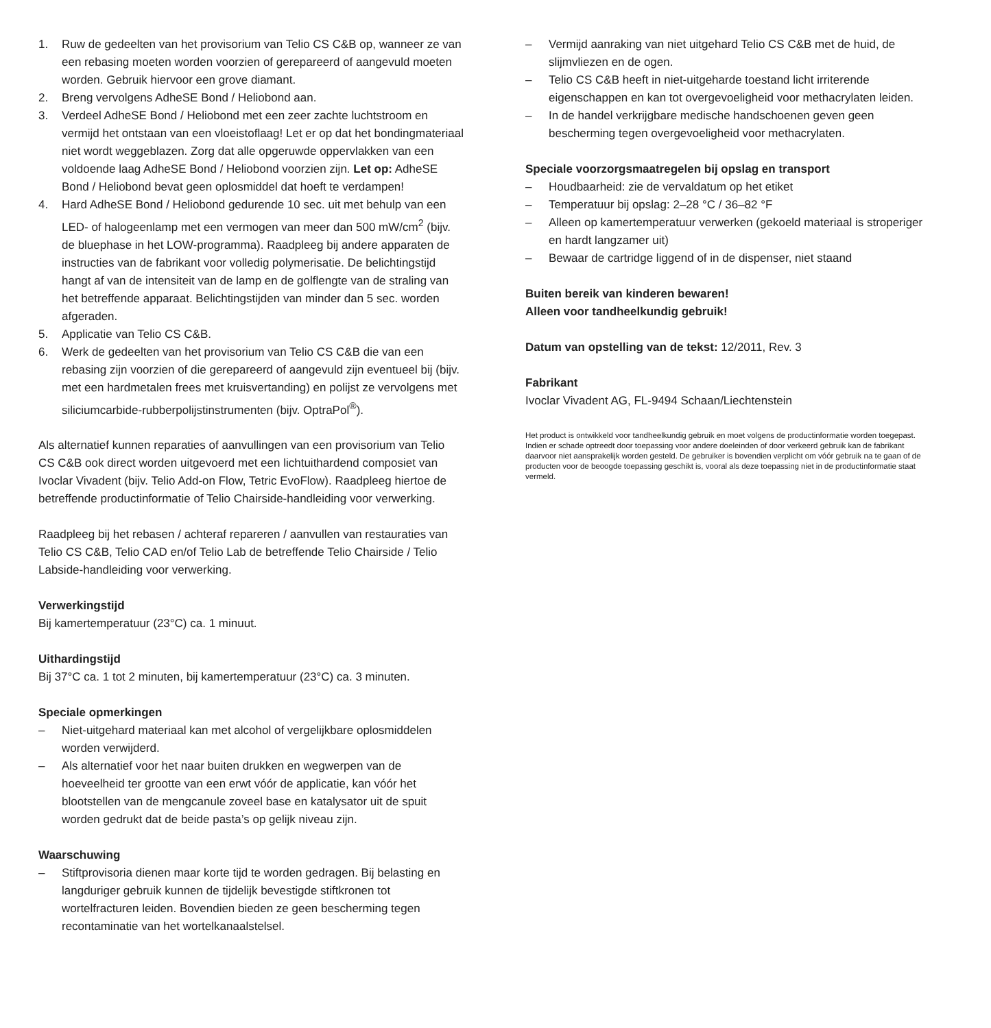1. Ruw de gedeelten van het provisorium van Telio CS C&B op, wanneer ze van een rebasing moeten worden voorzien of gerepareerd of aangevuld moeten worden. Gebruik hiervoor een grove diamant.
2. Breng vervolgens AdheSE Bond / Heliobond aan.
3. Verdeel AdheSE Bond / Heliobond met een zeer zachte luchtstroom en vermijd het ontstaan van een vloeistoflaag! Let er op dat het bondingmateriaal niet wordt weggeblazen. Zorg dat alle opgeruwde oppervlakken van een voldoende laag AdheSE Bond / Heliobond voorzien zijn. Let op: AdheSE Bond / Heliobond bevat geen oplosmiddel dat hoeft te verdampen!
4. Hard AdheSE Bond / Heliobond gedurende 10 sec. uit met behulp van een LED- of halogeenlamp met een vermogen van meer dan 500 mW/cm<sup>2</sup> (bijv. de bluephase in het LOW-programma). Raadpleeg bij andere apparaten de instructies van de fabrikant voor volledig polymerisatie. De belichtingstijd hangt af van de intensiteit van de lamp en de golflengte van de straling van het betreffende apparaat. Belichtingstijden van minder dan 5 sec. worden afgeraden.
5. Applicatie van Telio CS C&B.
6. Werk de gedeelten van het provisorium van Telio CS C&B die van een rebasing zijn voorzien of die gerepareerd of aangevuld zijn eventueel bij (bijv. met een hardmetalen frees met kruisvertanding) en polijst ze vervolgens met siliciumcarbide-rubberpolijstinstrumenten (bijv. OptraPol<sup>®</sup>).
Als alternatief kunnen reparaties of aanvullingen van een provisorium van Telio CS C&B ook direct worden uitgevoerd met een lichtuithardend composiet van Ivoclar Vivadent (bijv. Telio Add-on Flow, Tetric EvoFlow). Raadpleeg hiertoe de betreffende productinformatie of Telio Chairside-handleiding voor verwerking.
Raadpleeg bij het rebasen / achteraf repareren / aanvullen van restauraties van Telio CS C&B, Telio CAD en/of Telio Lab de betreffende Telio Chairside / Telio Labside-handleiding voor verwerking.
Verwerkingstijd
Bij kamertemperatuur (23°C) ca. 1 minuut.
Uithardingstijd
Bij 37°C ca. 1 tot 2 minuten, bij kamertemperatuur (23°C) ca. 3 minuten.
Speciale opmerkingen
– Niet-uitgehard materiaal kan met alcohol of vergelijkbare oplosmiddelen worden verwijderd.
– Als alternatief voor het naar buiten drukken en wegwerpen van de hoeveelheid ter grootte van een erwt vóór de applicatie, kan vóór het blootstellen van de mengcanule zoveel base en katalysator uit de spuit worden gedrukt dat de beide pasta’s op gelijk niveau zijn.
Waarschuwing
– Stiftprovisoria dienen maar korte tijd te worden gedragen. Bij belasting en langduriger gebruik kunnen de tijdelijk bevestigde stiftkronen tot wortelfracturen leiden. Bovendien bieden ze geen bescherming tegen recontaminatie van het wortelkanaalstelsel.
– Vermijd aanraking van niet uitgehard Telio CS C&B met de huid, de slijmvliezen en de ogen.
– Telio CS C&B heeft in niet-uitgeharde toestand licht irriterende eigenschappen en kan tot overgevoeligheid voor methacrylaten leiden.
– In de handel verkrijgbare medische handschoenen geven geen bescherming tegen overgevoeligheid voor methacrylaten.
Speciale voorzorgsmaatregelen bij opslag en transport
– Houdbaarheid: zie de vervaldatum op het etiket
– Temperatuur bij opslag: 2–28 °C / 36–82 °F
– Alleen op kamertemperatuur verwerken (gekoeld materiaal is stroperiger en hardt langzamer uit)
– Bewaar de cartridge liggend of in de dispenser, niet staand
Buiten bereik van kinderen bewaren!
Alleen voor tandheelkundig gebruik!
Datum van opstelling van de tekst: 12/2011, Rev. 3
Fabrikant
Ivoclar Vivadent AG, FL-9494 Schaan/Liechtenstein
Het product is ontwikkeld voor tandheelkundig gebruik en moet volgens de productinformatie worden toegepast. Indien er schade optreedt door toepassing voor andere doeleinden of door verkeerd gebruik kan de fabrikant daarvoor niet aansprakelijk worden gesteld. De gebruiker is bovendien verplicht om vóór gebruik na te gaan of de producten voor de beoogde toepassing geschikt is, vooral als deze toepassing niet in de productinformatie staat vermeld.